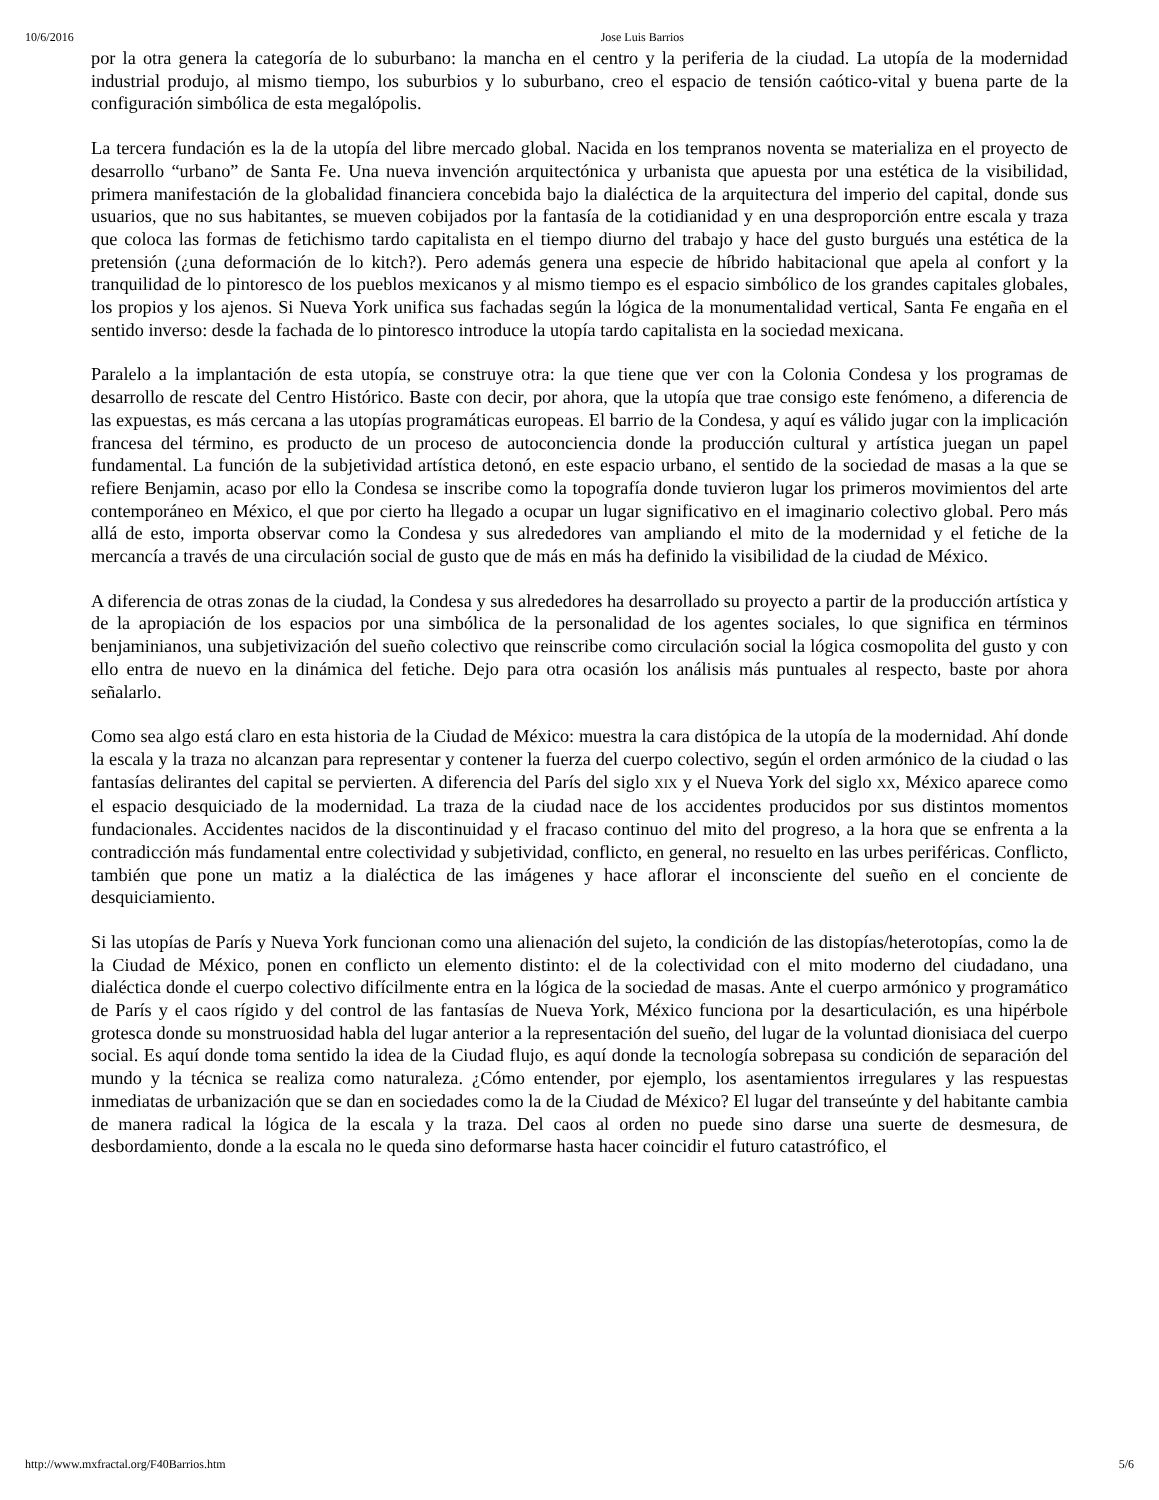10/6/2016 Jose Luis Barrios
por la otra genera la categoría de lo suburbano: la mancha en el centro y la periferia de la ciudad. La utopía de la modernidad industrial produjo, al mismo tiempo, los suburbios y lo suburbano, creo el espacio de tensión caótico-vital y buena parte de la configuración simbólica de esta megalópolis.
La tercera fundación es la de la utopía del libre mercado global. Nacida en los tempranos noventa se materializa en el proyecto de desarrollo “urbano” de Santa Fe. Una nueva invención arquitectónica y urbanista que apuesta por una estética de la visibilidad, primera manifestación de la globalidad financiera concebida bajo la dialéctica de la arquitectura del imperio del capital, donde sus usuarios, que no sus habitantes, se mueven cobijados por la fantasía de la cotidianidad y en una desproporción entre escala y traza que coloca las formas de fetichismo tardo capitalista en el tiempo diurno del trabajo y hace del gusto burgués una estética de la pretensión (¿una deformación de lo kitch?). Pero además genera una especie de híbrido habitacional que apela al confort y la tranquilidad de lo pintoresco de los pueblos mexicanos y al mismo tiempo es el espacio simbólico de los grandes capitales globales, los propios y los ajenos. Si Nueva York unifica sus fachadas según la lógica de la monumentalidad vertical, Santa Fe engaña en el sentido inverso: desde la fachada de lo pintoresco introduce la utopía tardo capitalista en la sociedad mexicana.
Paralelo a la implantación de esta utopía, se construye otra: la que tiene que ver con la Colonia Condesa y los programas de desarrollo de rescate del Centro Histórico. Baste con decir, por ahora, que la utopía que trae consigo este fenómeno, a diferencia de las expuestas, es más cercana a las utopías programáticas europeas. El barrio de la Condesa, y aquí es válido jugar con la implicación francesa del término, es producto de un proceso de autoconciencia donde la producción cultural y artística juegan un papel fundamental. La función de la subjetividad artística detonó, en este espacio urbano, el sentido de la sociedad de masas a la que se refiere Benjamin, acaso por ello la Condesa se inscribe como la topografía donde tuvieron lugar los primeros movimientos del arte contemporáneo en México, el que por cierto ha llegado a ocupar un lugar significativo en el imaginario colectivo global. Pero más allá de esto, importa observar como la Condesa y sus alrededores van ampliando el mito de la modernidad y el fetiche de la mercancía a través de una circulación social de gusto que de más en más ha definido la visibilidad de la ciudad de México.
A diferencia de otras zonas de la ciudad, la Condesa y sus alrededores ha desarrollado su proyecto a partir de la producción artística y de la apropiación de los espacios por una simbólica de la personalidad de los agentes sociales, lo que significa en términos benjaminianos, una subjetivización del sueño colectivo que reinscribe como circulación social la lógica cosmopolita del gusto y con ello entra de nuevo en la dinámica del fetiche. Dejo para otra ocasión los análisis más puntuales al respecto, baste por ahora señalarlo.
Como sea algo está claro en esta historia de la Ciudad de México: muestra la cara distópica de la utopía de la modernidad. Ahí donde la escala y la traza no alcanzan para representar y contener la fuerza del cuerpo colectivo, según el orden armónico de la ciudad o las fantasías delirantes del capital se pervierten. A diferencia del París del siglo XIX y el Nueva York del siglo XX, México aparece como el espacio desquiciado de la modernidad. La traza de la ciudad nace de los accidentes producidos por sus distintos momentos fundacionales. Accidentes nacidos de la discontinuidad y el fracaso continuo del mito del progreso, a la hora que se enfrenta a la contradicción más fundamental entre colectividad y subjetividad, conflicto, en general, no resuelto en las urbes periféricas. Conflicto, también que pone un matiz a la dialéctica de las imágenes y hace aflorar el inconsciente del sueño en el conciente de desquiciamiento.
Si las utopías de París y Nueva York funcionan como una alienación del sujeto, la condición de las distopías/heterotopías, como la de la Ciudad de México, ponen en conflicto un elemento distinto: el de la colectividad con el mito moderno del ciudadano, una dialéctica donde el cuerpo colectivo difícilmente entra en la lógica de la sociedad de masas. Ante el cuerpo armónico y programático de París y el caos rígido y del control de las fantasías de Nueva York, México funciona por la desarticulación, es una hipérbole grotesca donde su monstruosidad habla del lugar anterior a la representación del sueño, del lugar de la voluntad dionisiaca del cuerpo social. Es aquí donde toma sentido la idea de la Ciudad flujo, es aquí donde la tecnología sobrepasa su condición de separación del mundo y la técnica se realiza como naturaleza. ¿Cómo entender, por ejemplo, los asentamientos irregulares y las respuestas inmediatas de urbanización que se dan en sociedades como la de la Ciudad de México? El lugar del transeúnte y del habitante cambia de manera radical la lógica de la escala y la traza. Del caos al orden no puede sino darse una suerte de desmesura, de desbordamiento, donde a la escala no le queda sino deformarse hasta hacer coincidir el futuro catastrófico, el
http://www.mxfractal.org/F40Barrios.htm 5/6